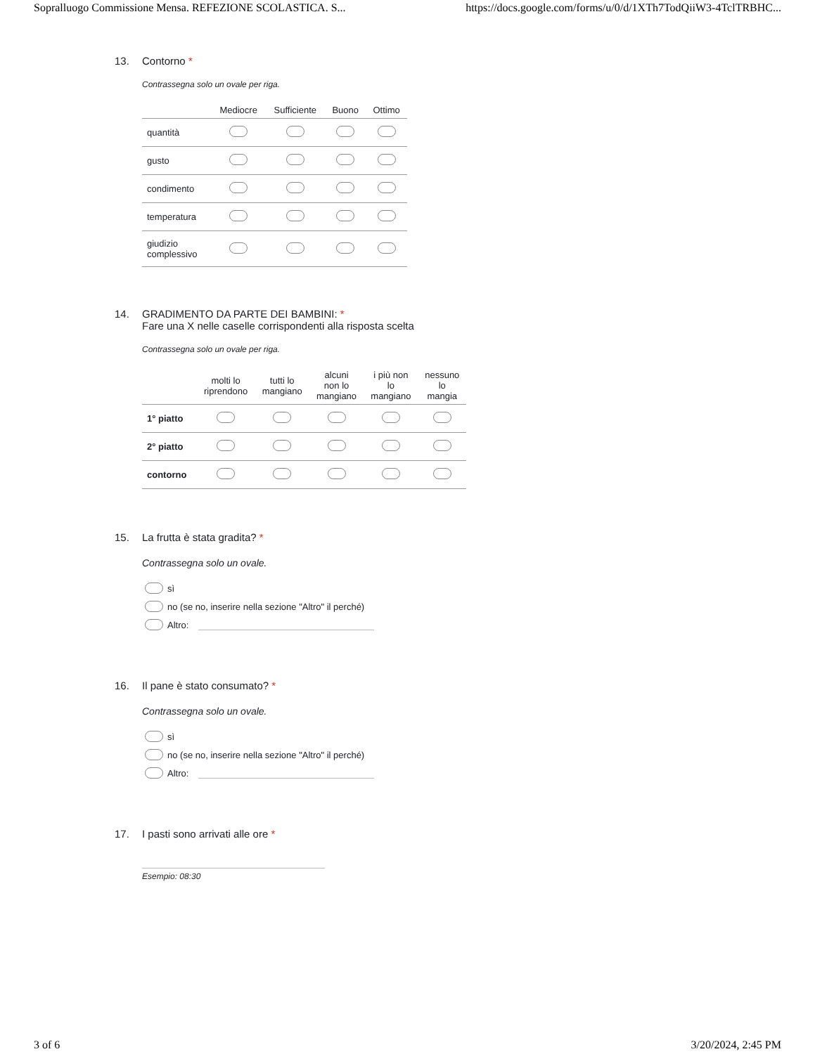Sopralluogo Commissione Mensa. REFEZIONE SCOLASTICA. S... https://docs.google.com/forms/u/0/d/1XTh7TodQiiW3-4TclTRBHC...
13. Contorno *
Contrassegna solo un ovale per riga.
| | Mediocre | Sufficiente | Buono | Ottimo |
| --- | --- | --- | --- | --- |
| quantità | | | | |
| gusto | | | | |
| condimento | | | | |
| temperatura | | | | |
| giudizio complessivo | | | | |
14. GRADIMENTO DA PARTE DEI BAMBINI: *
Fare una X nelle caselle corrispondenti alla risposta scelta
Contrassegna solo un ovale per riga.
| | molti lo riprendono | tutti lo mangiano | alcuni non lo mangiano | i più non lo mangiano | nessuno lo mangia |
| --- | --- | --- | --- | --- | --- |
| 1° piatto | | | | | |
| 2° piatto | | | | | |
| contorno | | | | | |
15. La frutta è stata gradita? *
Contrassegna solo un ovale.
sì
no (se no, inserire nella sezione "Altro" il perché)
Altro:
16. Il pane è stato consumato? *
Contrassegna solo un ovale.
sì
no (se no, inserire nella sezione "Altro" il perché)
Altro:
17. I pasti sono arrivati alle ore *
Esempio: 08:30
3 of 6 3/20/2024, 2:45 PM